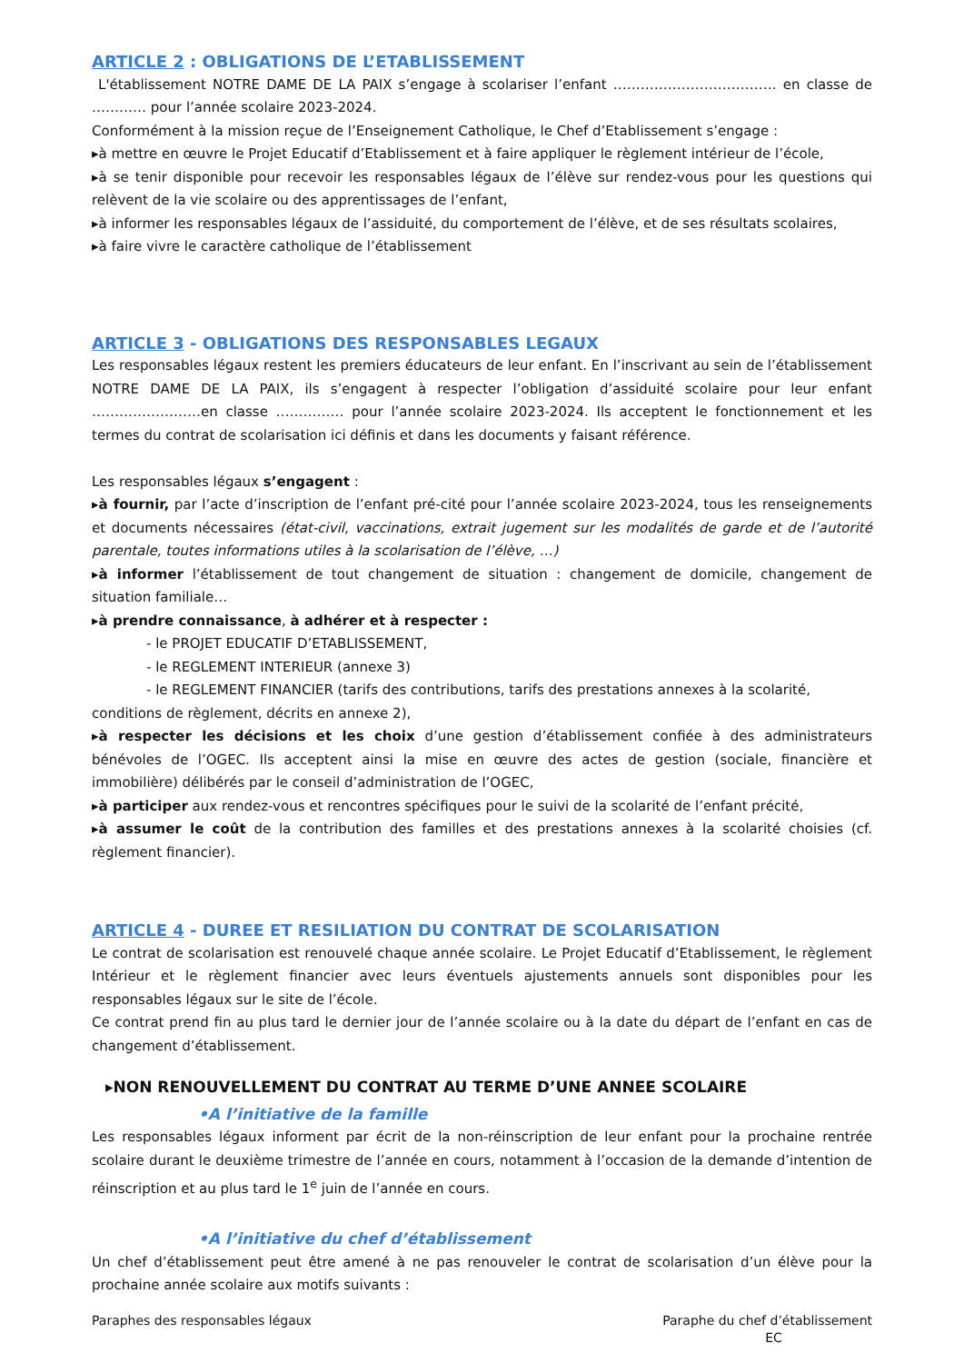ARTICLE 2 : OBLIGATIONS DE L’ETABLISSEMENT
L'établissement NOTRE DAME DE LA PAIX s’engage à scolariser l’enfant ……………………………… en classe de ………… pour l’année scolaire 2023-2024.
Conformément à la mission reçue de l’Enseignement Catholique, le Chef d’Etablissement s’engage :
▸à mettre en œuvre le Projet Educatif d’Etablissement et à faire appliquer le règlement intérieur de l’école,
▸à se tenir disponible pour recevoir les responsables légaux de l’élève sur rendez-vous pour les questions qui relèvent de la vie scolaire ou des apprentissages de l’enfant,
▸à informer les responsables légaux de l’assiduité, du comportement de l’élève, et de ses résultats scolaires,
▸à faire vivre le caractère catholique de l’établissement
ARTICLE 3 - OBLIGATIONS DES RESPONSABLES LEGAUX
Les responsables légaux restent les premiers éducateurs de leur enfant. En l’inscrivant au sein de l’établissement NOTRE DAME DE LA PAIX, ils s’engagent à respecter l’obligation d’assiduité scolaire pour leur enfant ……………………en classe …………… pour l’année scolaire 2023-2024. Ils acceptent le fonctionnement et les termes du contrat de scolarisation ici définis et dans les documents y faisant référence.
Les responsables légaux s’engagent :
▸à fournir, par l’acte d’inscription de l’enfant pré-cité pour l’année scolaire 2023-2024, tous les renseignements et documents nécessaires (état-civil, vaccinations, extrait jugement sur les modalités de garde et de l’autorité parentale, toutes informations utiles à la scolarisation de l’élève, …)
▸à informer l’établissement de tout changement de situation : changement de domicile, changement de situation familiale…
▸à prendre connaissance, à adhérer et à respecter :
- le PROJET EDUCATIF D’ETABLISSEMENT,
- le REGLEMENT INTERIEUR (annexe 3)
- le REGLEMENT FINANCIER (tarifs des contributions, tarifs des prestations annexes à la scolarité,
conditions de règlement, décrits en annexe 2),
▸à respecter les décisions et les choix d’une gestion d’établissement confiée à des administrateurs bénévoles de l’OGEC. Ils acceptent ainsi la mise en œuvre des actes de gestion (sociale, financière et immobilière) délibérés par le conseil d’administration de l’OGEC,
▸à participer aux rendez-vous et rencontres spécifiques pour le suivi de la scolarité de l’enfant précité,
▸à assumer le coût de la contribution des familles et des prestations annexes à la scolarité choisies (cf. règlement financier).
ARTICLE 4 - DUREE ET RESILIATION DU CONTRAT DE SCOLARISATION
Le contrat de scolarisation est renouvelé chaque année scolaire. Le Projet Educatif d’Etablissement, le règlement Intérieur et le règlement financier avec leurs éventuels ajustements annuels sont disponibles pour les responsables légaux sur le site de l’école.
Ce contrat prend fin au plus tard le dernier jour de l’année scolaire ou à la date du départ de l’enfant en cas de changement d’établissement.
▸NON RENOUVELLEMENT DU CONTRAT AU TERME D’UNE ANNEE SCOLAIRE
•A l’initiative de la famille
Les responsables légaux informent par écrit de la non-réinscription de leur enfant pour la prochaine rentrée scolaire durant le deuxième trimestre de l’année en cours, notamment à l’occasion de la demande d’intention de réinscription et au plus tard le 1<sup>e</sup> juin de l’année en cours.
•A l’initiative du chef d’établissement
Un chef d’établissement peut être amené à ne pas renouveler le contrat de scolarisation d’un élève pour la prochaine année scolaire aux motifs suivants :
Paraphes des responsables légaux
Paraphe du chef d’établissement
EC